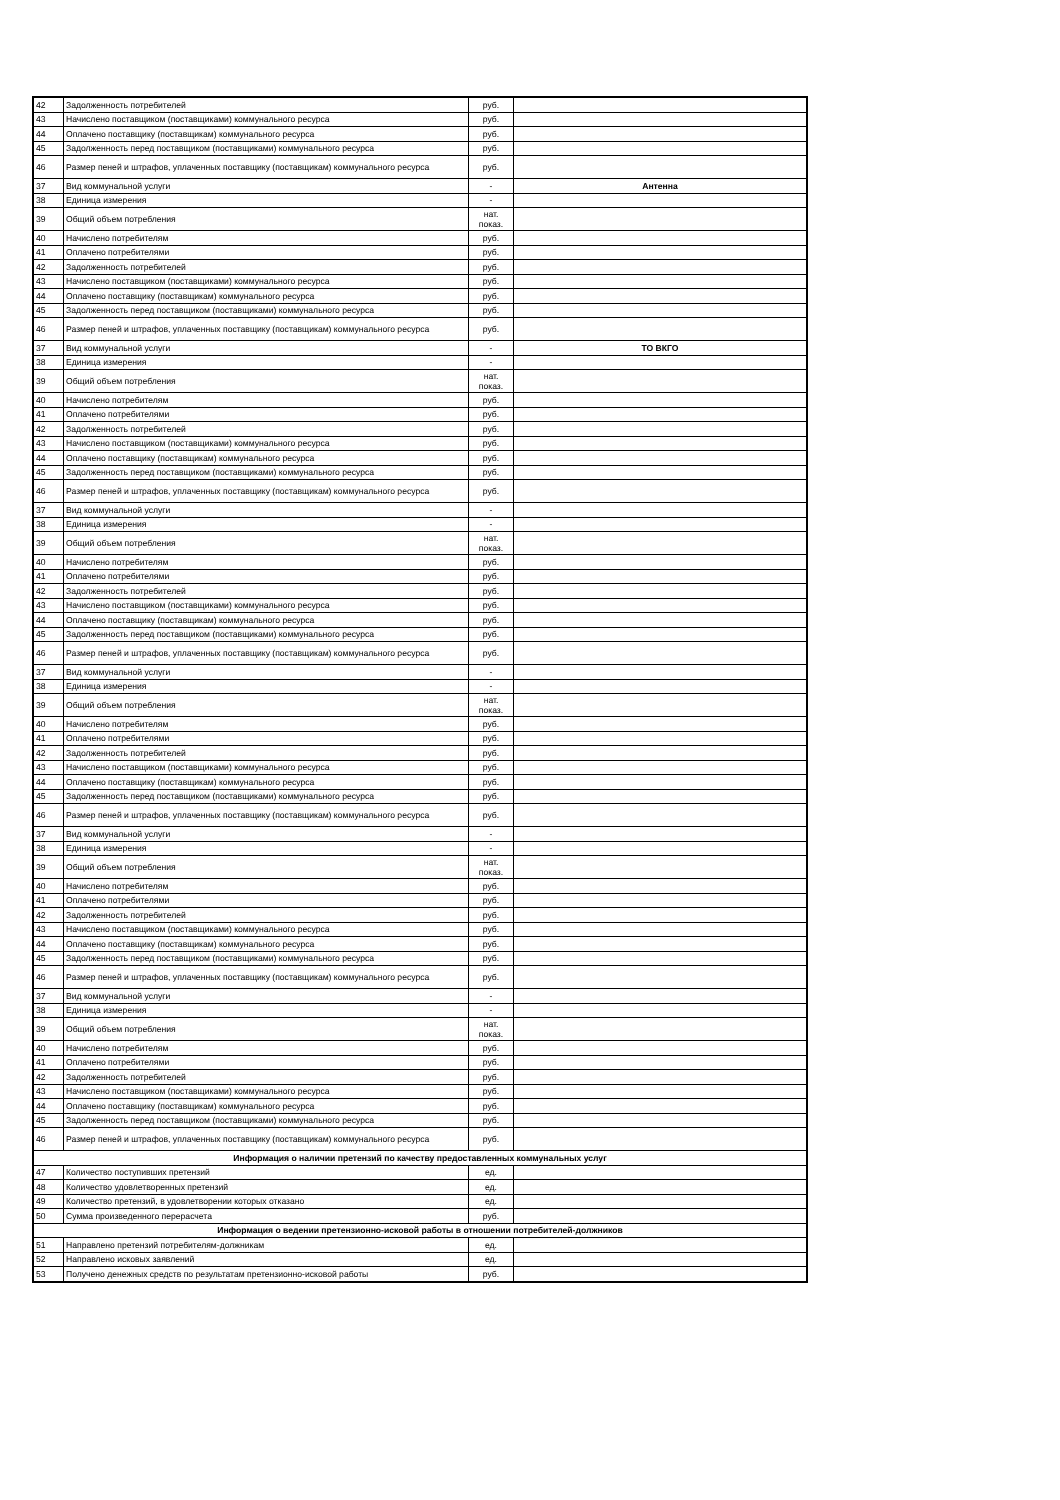| 42 | Задолженность потребителей | руб. | |
| 43 | Начислено поставщиком (поставщиками) коммунального ресурса | руб. | |
| 44 | Оплачено поставщику (поставщикам) коммунального ресурса | руб. | |
| 45 | Задолженность перед поставщиком (поставщиками) коммунального ресурса | руб. | |
| 46 | Размер пеней и штрафов, уплаченных поставщику (поставщикам) коммунального ресурса | руб. | |
| 37 | Вид коммунальной услуги | - | Антенна |
| 38 | Единица измерения | - | |
| 39 | Общий объем потребления | нат. показ. | |
| 40 | Начислено потребителям | руб. | |
| 41 | Оплачено потребителями | руб. | |
| 42 | Задолженность потребителей | руб. | |
| 43 | Начислено поставщиком (поставщиками) коммунального ресурса | руб. | |
| 44 | Оплачено поставщику (поставщикам) коммунального ресурса | руб. | |
| 45 | Задолженность перед поставщиком (поставщиками) коммунального ресурса | руб. | |
| 46 | Размер пеней и штрафов, уплаченных поставщику (поставщикам) коммунального ресурса | руб. | |
| 37 | Вид коммунальной услуги | - | ТО ВКГО |
| 38 | Единица измерения | - | |
| 39 | Общий объем потребления | нат. показ. | |
| 40 | Начислено потребителям | руб. | |
| 41 | Оплачено потребителями | руб. | |
| 42 | Задолженность потребителей | руб. | |
| 43 | Начислено поставщиком (поставщиками) коммунального ресурса | руб. | |
| 44 | Оплачено поставщику (поставщикам) коммунального ресурса | руб. | |
| 45 | Задолженность перед поставщиком (поставщиками) коммунального ресурса | руб. | |
| 46 | Размер пеней и штрафов, уплаченных поставщику (поставщикам) коммунального ресурса | руб. | |
| 37 | Вид коммунальной услуги | - | |
| 38 | Единица измерения | - | |
| 39 | Общий объем потребления | нат. показ. | |
| 40 | Начислено потребителям | руб. | |
| 41 | Оплачено потребителями | руб. | |
| 42 | Задолженность потребителей | руб. | |
| 43 | Начислено поставщиком (поставщиками) коммунального ресурса | руб. | |
| 44 | Оплачено поставщику (поставщикам) коммунального ресурса | руб. | |
| 45 | Задолженность перед поставщиком (поставщиками) коммунального ресурса | руб. | |
| 46 | Размер пеней и штрафов, уплаченных поставщику (поставщикам) коммунального ресурса | руб. | |
| 37 | Вид коммунальной услуги | - | |
| 38 | Единица измерения | - | |
| 39 | Общий объем потребления | нат. показ. | |
| 40 | Начислено потребителям | руб. | |
| 41 | Оплачено потребителями | руб. | |
| 42 | Задолженность потребителей | руб. | |
| 43 | Начислено поставщиком (поставщиками) коммунального ресурса | руб. | |
| 44 | Оплачено поставщику (поставщикам) коммунального ресурса | руб. | |
| 45 | Задолженность перед поставщиком (поставщиками) коммунального ресурса | руб. | |
| 46 | Размер пеней и штрафов, уплаченных поставщику (поставщикам) коммунального ресурса | руб. | |
| 37 | Вид коммунальной услуги | - | |
| 38 | Единица измерения | - | |
| 39 | Общий объем потребления | нат. показ. | |
| 40 | Начислено потребителям | руб. | |
| 41 | Оплачено потребителями | руб. | |
| 42 | Задолженность потребителей | руб. | |
| 43 | Начислено поставщиком (поставщиками) коммунального ресурса | руб. | |
| 44 | Оплачено поставщику (поставщикам) коммунального ресурса | руб. | |
| 45 | Задолженность перед поставщиком (поставщиками) коммунального ресурса | руб. | |
| 46 | Размер пеней и штрафов, уплаченных поставщику (поставщикам) коммунального ресурса | руб. | |
| 37 | Вид коммунальной услуги | - | |
| 38 | Единица измерения | - | |
| 39 | Общий объем потребления | нат. показ. | |
| 40 | Начислено потребителям | руб. | |
| 41 | Оплачено потребителями | руб. | |
| 42 | Задолженность потребителей | руб. | |
| 43 | Начислено поставщиком (поставщиками) коммунального ресурса | руб. | |
| 44 | Оплачено поставщику (поставщикам) коммунального ресурса | руб. | |
| 45 | Задолженность перед поставщиком (поставщиками) коммунального ресурса | руб. | |
| 46 | Размер пеней и штрафов, уплаченных поставщику (поставщикам) коммунального ресурса | руб. | |
| Информация о наличии претензий по качеству предоставленных коммунальных услуг | | | |
| 47 | Количество поступивших претензий | ед. | |
| 48 | Количество удовлетворенных претензий | ед. | |
| 49 | Количество претензий, в удовлетворении которых отказано | ед. | |
| 50 | Сумма произведенного перерасчета | руб. | |
| Информация о ведении претензионно-исковой работы в отношении потребителей-должников | | | |
| 51 | Направлено претензий потребителям-должникам | ед. | |
| 52 | Направлено исковых заявлений | ед. | |
| 53 | Получено денежных средств по результатам претензионно-исковой работы | руб. | |